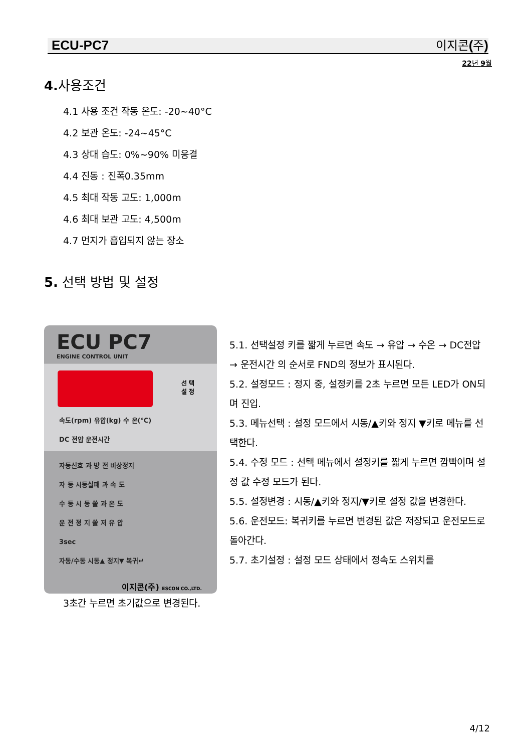ECU-PC7 이지콘 (주)
22년 9월
4. 사용조건
4.1 사용 조건 작동 온도: -20~40°C
4.2 보관 온도: -24~45°C
4.3 상대 습도: 0%~90% 미응결
4.4 진동 : 진폭0.35mm
4.5 최대 작동 고도: 1,000m
4.6 최대 보관 고도: 4,500m
4.7 먼지가 흡입되지 않는 장소
5. 선택 방법 및 설정
ECU PC7
ENGINE CONTROL UNIT
선 택
설 정
속도(rpm) 유압(kg) 수 온(℃)
DC 전압 운전시간
자동신호 과 방 전 비상정지
자 동 시동실패 과 속 도
수 동 시 동 쏠 과 온 도
운 전 정 지 쏠 저 유 압
3sec
자동/수동 시동▲ 정지▼ 복귀↵
이지콘(주) ESCON CO.,LTD.
5.1. 선택설정 키를 짧게 누르면 속도 → 유압 → 수온 → DC전압 → 운전시간 의 순서로 FND의 정보가 표시된다.
5.2. 설정모드 : 정지 중, 설정키를 2초 누르면 모든 LED가 ON되며 진입.
5.3. 메뉴선택 : 설정 모드에서 시동/▲키와 정지 ▼키로 메뉴를 선택한다.
5.4. 수정 모드 : 선택 메뉴에서 설정키를 짧게 누르면 깜빡이며 설정 값 수정 모드가 된다.
5.5. 설정변경 : 시동/▲키와 정지/▼키로 설정 값을 변경한다.
5.6. 운전모드: 복귀키를 누르면 변경된 값은 저장되고 운전모드로 돌아간다.
5.7. 초기설정 : 설정 모드 상태에서 정속도 스위치를
3초간 누르면 초기값으로 변경된다.
4/12